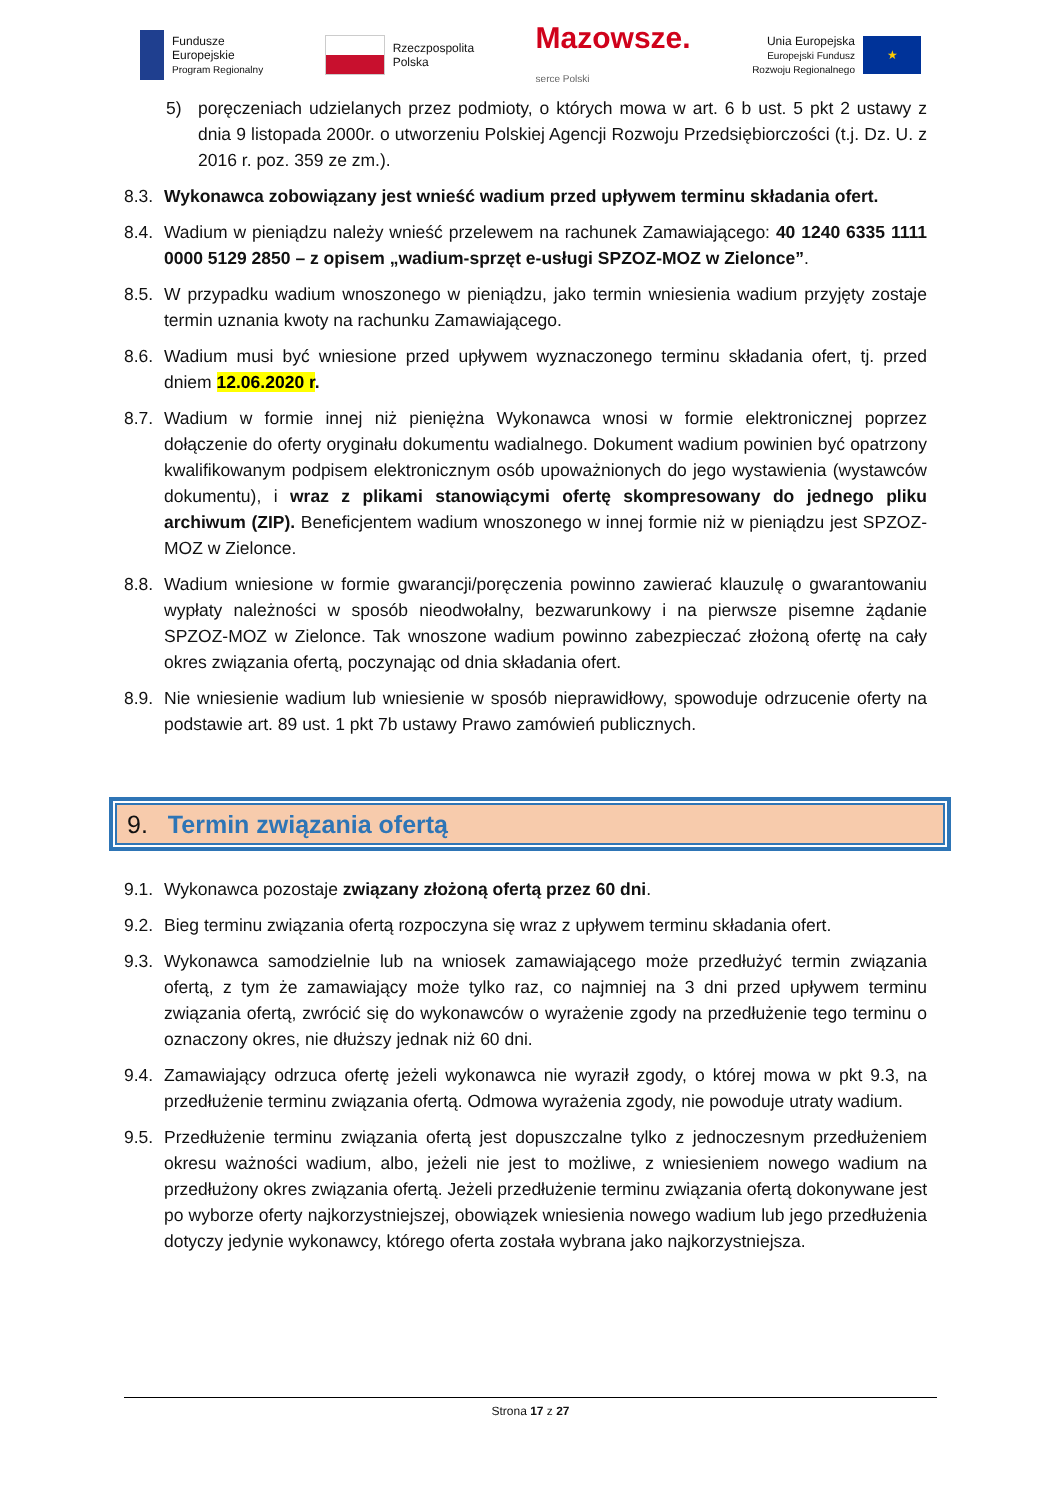Fundusze
Europejskie
Program Regionalny
Rzeczpospolita
Polska
Mazowsze.
serce Polski
Unia Europejska
Europejski Fundusz
Rozwoju Regionalnego
★
5) poręczeniach udzielanych przez podmioty, o których mowa w art. 6 b ust. 5 pkt 2 ustawy z dnia 9 listopada 2000r. o utworzeniu Polskiej Agencji Rozwoju Przedsiębiorczości (t.j. Dz. U. z 2016 r. poz. 359 ze zm.).
8.3. Wykonawca zobowiązany jest wnieść wadium przed upływem terminu składania ofert.
8.4. Wadium w pieniądzu należy wnieść przelewem na rachunek Zamawiającego: 40 1240 6335 1111 0000 5129 2850 – z opisem „wadium-sprzęt e-usługi SPZOZ-MOZ w Zielonce”.
8.5. W przypadku wadium wnoszonego w pieniądzu, jako termin wniesienia wadium przyjęty zostaje termin uznania kwoty na rachunku Zamawiającego.
8.6. Wadium musi być wniesione przed upływem wyznaczonego terminu składania ofert, tj. przed dniem 12.06.2020 r.
8.7. Wadium w formie innej niż pieniężna Wykonawca wnosi w formie elektronicznej poprzez dołączenie do oferty oryginału dokumentu wadialnego. Dokument wadium powinien być opatrzony kwalifikowanym podpisem elektronicznym osób upoważnionych do jego wystawienia (wystawców dokumentu), i wraz z plikami stanowiącymi ofertę skompresowany do jednego pliku archiwum (ZIP). Beneficjentem wadium wnoszonego w innej formie niż w pieniądzu jest SPZOZ-MOZ w Zielonce.
8.8. Wadium wniesione w formie gwarancji/poręczenia powinno zawierać klauzulę o gwarantowaniu wypłaty należności w sposób nieodwołalny, bezwarunkowy i na pierwsze pisemne żądanie SPZOZ-MOZ w Zielonce. Tak wnoszone wadium powinno zabezpieczać złożoną ofertę na cały okres związania ofertą, poczynając od dnia składania ofert.
8.9. Nie wniesienie wadium lub wniesienie w sposób nieprawidłowy, spowoduje odrzucenie oferty na podstawie art. 89 ust. 1 pkt 7b ustawy Prawo zamówień publicznych.
9. Termin związania ofertą
9.1. Wykonawca pozostaje związany złożoną ofertą przez 60 dni.
9.2. Bieg terminu związania ofertą rozpoczyna się wraz z upływem terminu składania ofert.
9.3. Wykonawca samodzielnie lub na wniosek zamawiającego może przedłużyć termin związania ofertą, z tym że zamawiający może tylko raz, co najmniej na 3 dni przed upływem terminu związania ofertą, zwrócić się do wykonawców o wyrażenie zgody na przedłużenie tego terminu o oznaczony okres, nie dłuższy jednak niż 60 dni.
9.4. Zamawiający odrzuca ofertę jeżeli wykonawca nie wyraził zgody, o której mowa w pkt 9.3, na przedłużenie terminu związania ofertą. Odmowa wyrażenia zgody, nie powoduje utraty wadium.
9.5. Przedłużenie terminu związania ofertą jest dopuszczalne tylko z jednoczesnym przedłużeniem okresu ważności wadium, albo, jeżeli nie jest to możliwe, z wniesieniem nowego wadium na przedłużony okres związania ofertą. Jeżeli przedłużenie terminu związania ofertą dokonywane jest po wyborze oferty najkorzystniejszej, obowiązek wniesienia nowego wadium lub jego przedłużenia dotyczy jedynie wykonawcy, którego oferta została wybrana jako najkorzystniejsza.
Strona 17 z 27